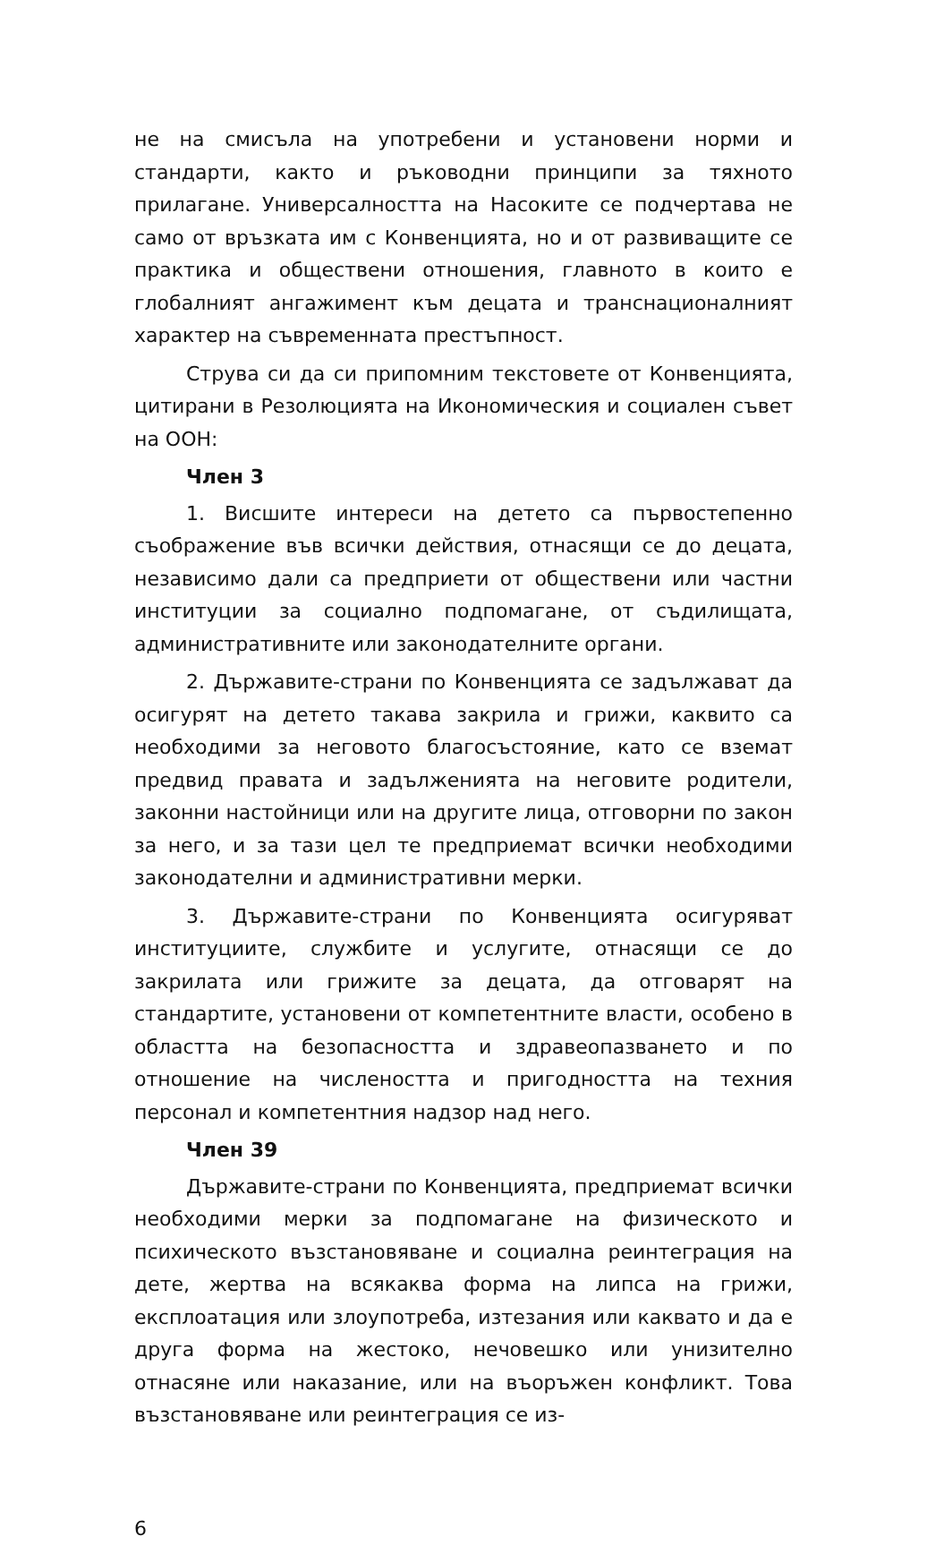не на смисъла на употребени и установени норми и стандарти, както и ръководни принципи за тяхното прилагане. Универсалността на Насоките се подчертава не само от връзката им с Конвенцията, но и от развиващите се практика и обществени отношения, главното в които е глобалният ангажимент към децата и транснационалният характер на съвременната престъпност.
Струва си да си припомним текстовете от Конвенцията, цитирани в Резолюцията на Икономическия и социален съвет на ООН:
Член 3
1. Висшите интереси на детето са първостепенно съображение във всички действия, отнасящи се до децата, независимо дали са предприети от обществени или частни институции за социално подпомагане, от съдилищата, административните или законодателните органи.
2. Държавите-страни по Конвенцията се задължават да осигурят на детето такава закрила и грижи, каквито са необходими за неговото благосъстояние, като се вземат предвид правата и задълженията на неговите родители, законни настойници или на другите лица, отговорни по закон за него, и за тази цел те предприемат всички необходими законодателни и административни мерки.
3. Държавите-страни по Конвенцията осигуряват институциите, службите и услугите, отнасящи се до закрилата или грижите за децата, да отговарят на стандартите, установени от компетентните власти, особено в областта на безопасността и здравеопазването и по отношение на числеността и пригодността на техния персонал и компетентния надзор над него.
Член 39
Държавите-страни по Конвенцията, предприемат всички необходими мерки за подпомагане на физическото и психическото възстановяване и социална реинтеграция на дете, жертва на всякаква форма на липса на грижи, експлоатация или злоупотреба, изтезания или каквато и да е друга форма на жестоко, нечовешко или унизително отнасяне или наказание, или на въоръжен конфликт. Това възстановяване или реинтеграция се из-
6